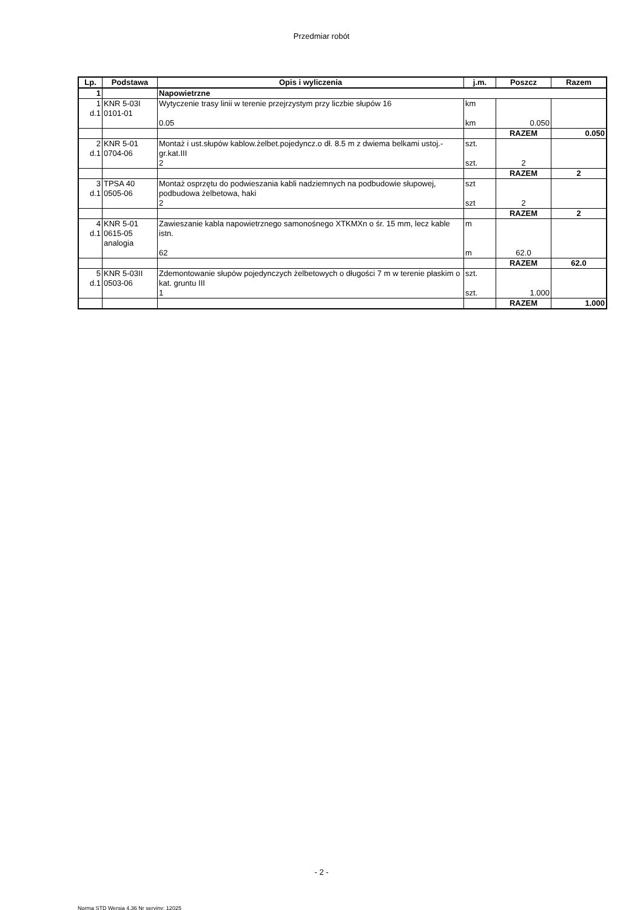Przedmiar robót
| Lp. | Podstawa | Opis i wyliczenia | j.m. | Poszcz | Razem |
| --- | --- | --- | --- | --- | --- |
| 1 | | Napowietrzne | | | |
| 1 d.1 | KNR 5-03I 0101-01 | Wytyczenie trasy linii w terenie przejrzystym przy liczbie słupów 16 0.05 | km km | 0.050 | |
| | | | | RAZEM | 0.050 |
| 2 d.1 | KNR 5-01 0704-06 | Montaż i ust.słupów kablow.żelbet.pojedyncz.o dł. 8.5 m z dwiema belkami ustoj.- gr.kat.III 2 | szt. szt. | 2 | |
| | | | | RAZEM | 2 |
| 3 d.1 | TPSA 40 0505-06 | Montaż osprzętu do podwieszania kabli nadziemnych na podbudowie słupowej, podbudowa żelbetowa, haki 2 | szt szt | 2 | |
| | | | | RAZEM | 2 |
| 4 d.1 | KNR 5-01 0615-05 analogia | Zawieszanie kabla napowietrznego samonośnego XTKMXn o śr. 15 mm, lecz kable istn. 62 | m m | 62.0 | |
| | | | | RAZEM | 62.0 |
| 5 d.1 | KNR 5-03II 0503-06 | Zdemontowanie słupów pojedynczych żelbetowych o długości 7 m w terenie płaskim o kat. gruntu III 1 | szt. szt. | 1.000 | |
| | | | | RAZEM | 1.000 |
- 2 -
Norma STD Wersja 4.36 Nr seryjny: 12025